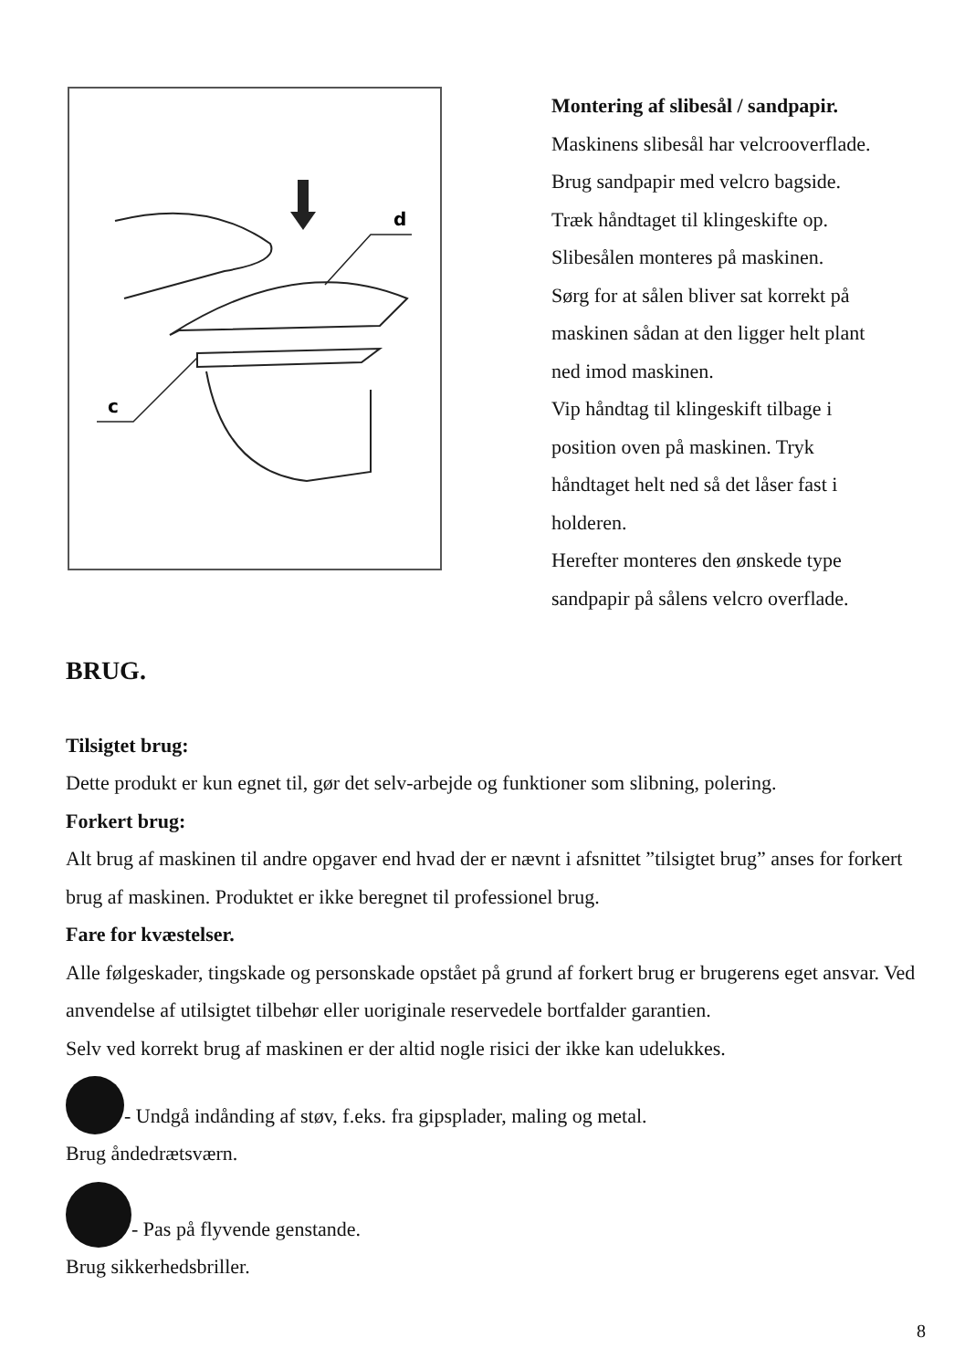d
c
Montering af slibesål / sandpapir.
Maskinens slibesål har velcrooverflade.
Brug sandpapir med velcro bagside.
Træk håndtaget til klingeskifte op.
Slibesålen monteres på maskinen.
Sørg for at sålen bliver sat korrekt på
maskinen sådan at den ligger helt plant
ned imod maskinen.
Vip håndtag til klingeskift tilbage i
position oven på maskinen. Tryk
håndtaget helt ned så det låser fast i
holderen.
Herefter monteres den ønskede type
sandpapir på sålens velcro overflade.
BRUG.
Tilsigtet brug:
Dette produkt er kun egnet til, gør det selv-arbejde og funktioner som slibning, polering.
Forkert brug:
Alt brug af maskinen til andre opgaver end hvad der er nævnt i afsnittet ”tilsigtet brug” anses for forkert brug af maskinen. Produktet er ikke beregnet til professionel brug.
Fare for kvæstelser.
Alle følgeskader, tingskade og personskade opstået på grund af forkert brug er brugerens eget ansvar. Ved anvendelse af utilsigtet tilbehør eller uoriginale reservedele bortfalder garantien.
Selv ved korrekt brug af maskinen er der altid nogle risici der ikke kan udelukkes.
- Undgå indånding af støv, f.eks. fra gipsplader, maling og metal.
Brug åndedrætsværn.
- Pas på flyvende genstande.
Brug sikkerhedsbriller.
8